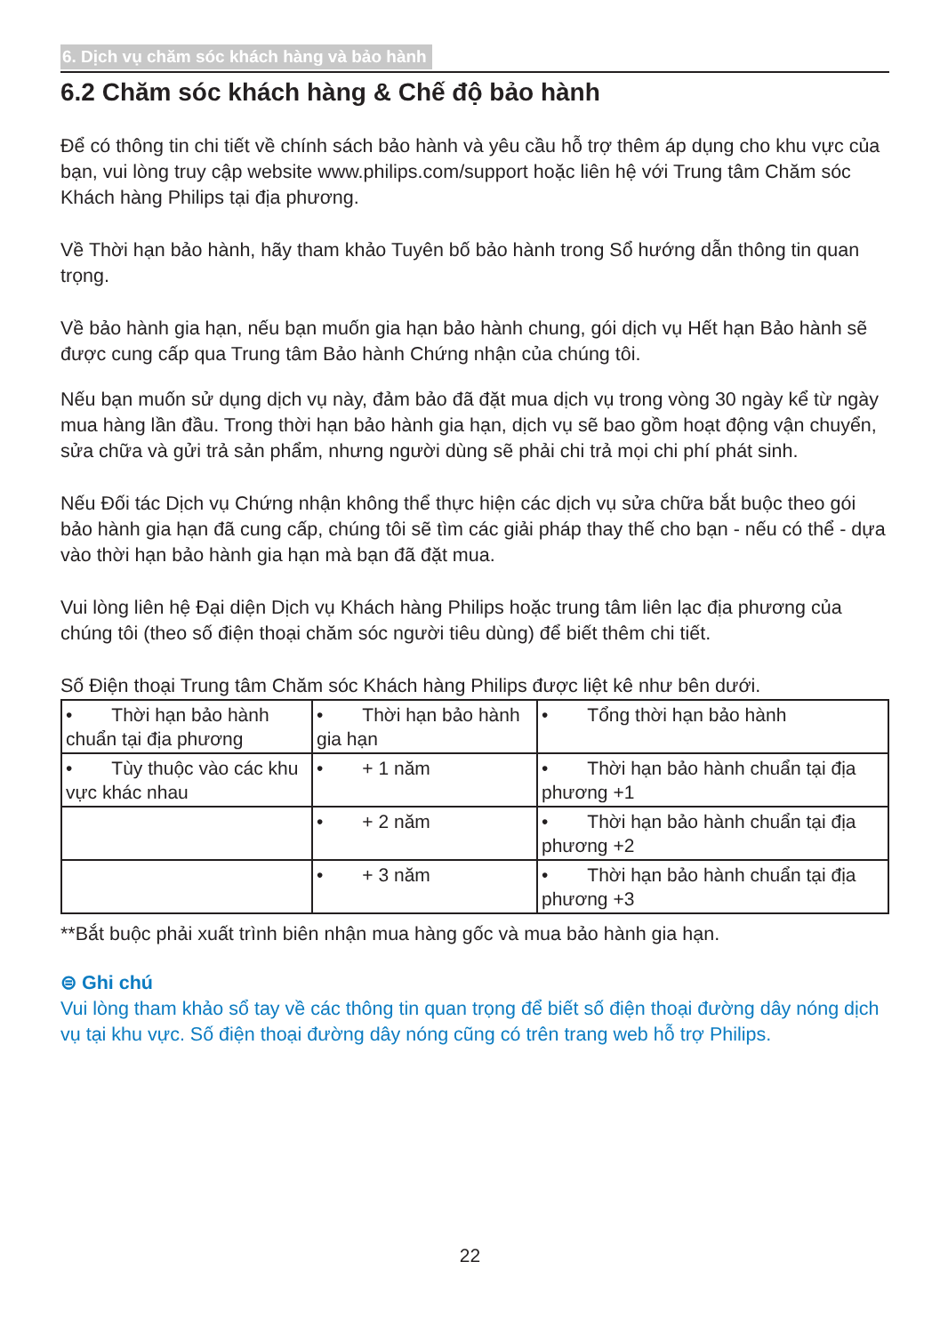6. Dịch vụ chăm sóc khách hàng và bảo hành
6.2 Chăm sóc khách hàng & Chế độ bảo hành
Để có thông tin chi tiết về chính sách bảo hành và yêu cầu hỗ trợ thêm áp dụng cho khu vực của bạn, vui lòng truy cập website www.philips.com/support hoặc liên hệ với Trung tâm Chăm sóc Khách hàng Philips tại địa phương.
Về Thời hạn bảo hành, hãy tham khảo Tuyên bố bảo hành trong Sổ hướng dẫn thông tin quan trọng.
Về bảo hành gia hạn, nếu bạn muốn gia hạn bảo hành chung, gói dịch vụ Hết hạn Bảo hành sẽ được cung cấp qua Trung tâm Bảo hành Chứng nhận của chúng tôi.
Nếu bạn muốn sử dụng dịch vụ này, đảm bảo đã đặt mua dịch vụ trong vòng 30 ngày kể từ ngày mua hàng lần đầu. Trong thời hạn bảo hành gia hạn, dịch vụ sẽ bao gồm hoạt động vận chuyển, sửa chữa và gửi trả sản phẩm, nhưng người dùng sẽ phải chi trả mọi chi phí phát sinh.
Nếu Đối tác Dịch vụ Chứng nhận không thể thực hiện các dịch vụ sửa chữa bắt buộc theo gói bảo hành gia hạn đã cung cấp, chúng tôi sẽ tìm các giải pháp thay thế cho bạn - nếu có thể - dựa vào thời hạn bảo hành gia hạn mà bạn đã đặt mua.
Vui lòng liên hệ Đại diện Dịch vụ Khách hàng Philips hoặc trung tâm liên lạc địa phương của chúng tôi (theo số điện thoại chăm sóc người tiêu dùng) để biết thêm chi tiết.
Số Điện thoại Trung tâm Chăm sóc Khách hàng Philips được liệt kê như bên dưới.
| • Thời hạn bảo hành chuẩn tại địa phương | • Thời hạn bảo hành gia hạn | • Tổng thời hạn bảo hành |
| • Tùy thuộc vào các khu vực khác nhau | • + 1 năm | • Thời hạn bảo hành chuẩn tại địa phương +1 |
| | • + 2 năm | • Thời hạn bảo hành chuẩn tại địa phương +2 |
| | • + 3 năm | • Thời hạn bảo hành chuẩn tại địa phương +3 |
**Bắt buộc phải xuất trình biên nhận mua hàng gốc và mua bảo hành gia hạn.
⊜ Ghi chú
Vui lòng tham khảo sổ tay về các thông tin quan trọng để biết số điện thoại đường dây nóng dịch vụ tại khu vực. Số điện thoại đường dây nóng cũng có trên trang web hỗ trợ Philips.
22